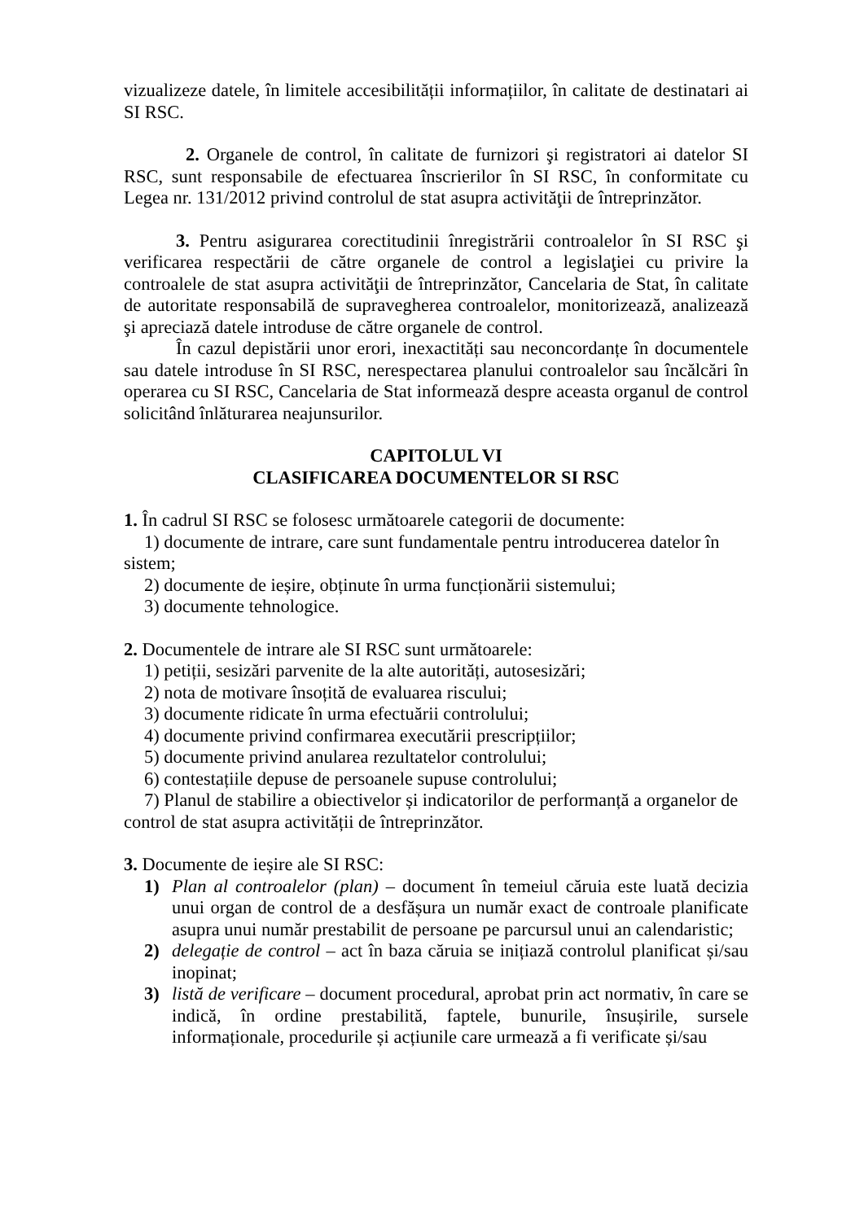vizualizeze datele, în limitele accesibilității informațiilor, în calitate de destinatari ai SI RSC.
2. Organele de control, în calitate de furnizori şi registratori ai datelor SI RSC, sunt responsabile de efectuarea înscrierilor în SI RSC, în conformitate cu Legea nr. 131/2012 privind controlul de stat asupra activităţii de întreprinzător.
3. Pentru asigurarea corectitudinii înregistrării controalelor în SI RSC şi verificarea respectării de către organele de control a legislaţiei cu privire la controalele de stat asupra activităţii de întreprinzător, Cancelaria de Stat, în calitate de autoritate responsabilă de supravegherea controalelor, monitorizează, analizează şi apreciază datele introduse de către organele de control.
În cazul depistării unor erori, inexactități sau neconcordanțe în documentele sau datele introduse în SI RSC, nerespectarea planului controalelor sau încălcări în operarea cu SI RSC, Cancelaria de Stat informează despre aceasta organul de control solicitând înlăturarea neajunsurilor.
CAPITOLUL VI
CLASIFICAREA DOCUMENTELOR SI RSC
1. În cadrul SI RSC se folosesc următoarele categorii de documente:
1) documente de intrare, care sunt fundamentale pentru introducerea datelor în
sistem;
2) documente de ieșire, obținute în urma funcționării sistemului;
3) documente tehnologice.
2. Documentele de intrare ale SI RSC sunt următoarele:
1) petiții, sesizări parvenite de la alte autorități, autosesizări;
2) nota de motivare însoțită de evaluarea riscului;
3) documente ridicate în urma efectuării controlului;
4) documente privind confirmarea executării prescripțiilor;
5) documente privind anularea rezultatelor controlului;
6) contestațiile depuse de persoanele supuse controlului;
7) Planul de stabilire a obiectivelor și indicatorilor de performanță a organelor de
control de stat asupra activității de întreprinzător.
3. Documente de ieșire ale SI RSC:
1) Plan al controalelor (plan) – document în temeiul căruia este luată decizia unui organ de control de a desfășura un număr exact de controale planificate asupra unui număr prestabilit de persoane pe parcursul unui an calendaristic;
2) delegație de control – act în baza căruia se inițiază controlul planificat și/sau inopinat;
3) listă de verificare – document procedural, aprobat prin act normativ, în care se indică, în ordine prestabilită, faptele, bunurile, însușirile, sursele informaționale, procedurile și acțiunile care urmează a fi verificate și/sau